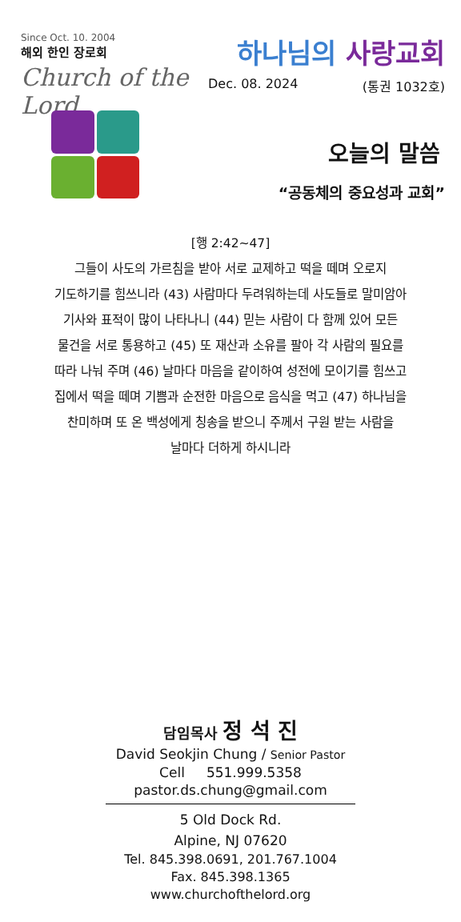Since Oct. 10. 2004
해외 한인 장로회
Church of the Lord
하나님의 사랑교회
Dec. 08. 2024 (통권 1032호)
오늘의 말씀
“공동체의 중요성과 교회”
[행 2:42~47]
그들이 사도의 가르침을 받아 서로 교제하고 떡을 떼며 오로지
기도하기를 힘쓰니라 (43) 사람마다 두려워하는데 사도들로 말미암아
기사와 표적이 많이 나타나니 (44) 믿는 사람이 다 함께 있어 모든
물건을 서로 통용하고 (45) 또 재산과 소유를 팔아 각 사람의 필요를
따라 나눠 주며 (46) 날마다 마음을 같이하여 성전에 모이기를 힘쓰고
집에서 떡을 떼며 기쁨과 순전한 마음으로 음식을 먹고 (47) 하나님을
찬미하며 또 온 백성에게 칭송을 받으니 주께서 구원 받는 사람을
날마다 더하게 하시니라
담임목사 정 석 진
David Seokjin Chung / Senior Pastor
Cell 551.999.5358
pastor.ds.chung@gmail.com
5 Old Dock Rd.
Alpine, NJ 07620
Tel. 845.398.0691, 201.767.1004
Fax. 845.398.1365
www.churchofthelord.org